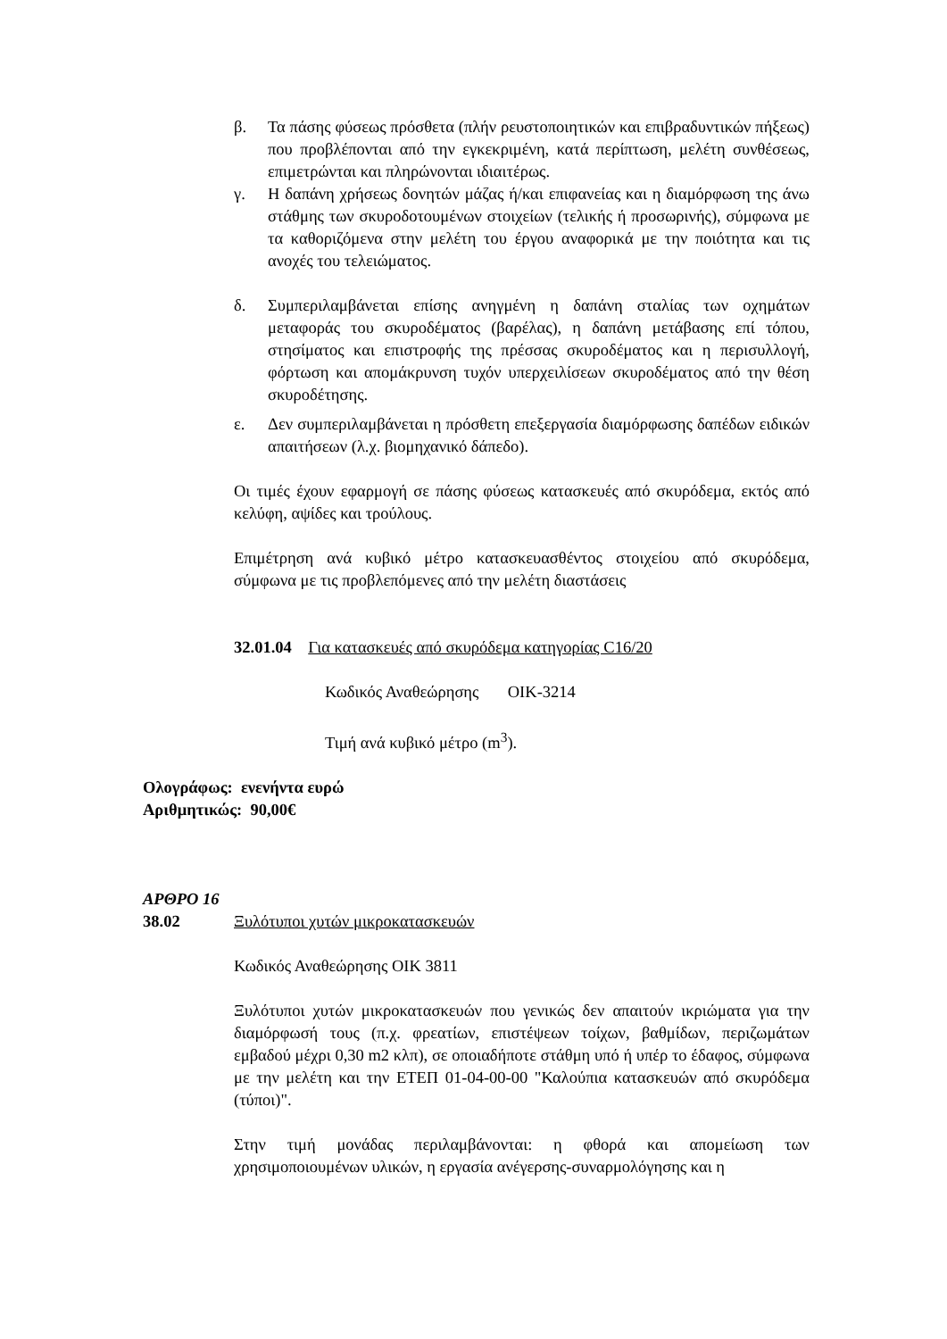β. Τα πάσης φύσεως πρόσθετα (πλήν ρευστοποιητικών και επιβραδυντικών πήξεως) που προβλέπονται από την εγκεκριμένη, κατά περίπτωση, μελέτη συνθέσεως, επιμετρώνται και πληρώνονται ιδιαιτέρως.
γ. Η δαπάνη χρήσεως δονητών μάζας ή/και επιφανείας και η διαμόρφωση της άνω στάθμης των σκυροδοτουμένων στοιχείων (τελικής ή προσωρινής), σύμφωνα με τα καθοριζόμενα στην μελέτη του έργου αναφορικά με την ποιότητα και τις ανοχές του τελειώματος.
δ. Συμπεριλαμβάνεται επίσης ανηγμένη η δαπάνη σταλίας των οχημάτων μεταφοράς του σκυροδέματος (βαρέλας), η δαπάνη μετάβασης επί τόπου, στησίματος και επιστροφής της πρέσσας σκυροδέματος και η περισυλλογή, φόρτωση και απομάκρυνση τυχόν υπερχειλίσεων σκυροδέματος από την θέση σκυροδέτησης.
ε. Δεν συμπεριλαμβάνεται η πρόσθετη επεξεργασία διαμόρφωσης δαπέδων ειδικών απαιτήσεων (λ.χ. βιομηχανικό δάπεδο).
Οι τιμές έχουν εφαρμογή σε πάσης φύσεως κατασκευές από σκυρόδεμα, εκτός από κελύφη, αψίδες και τρούλους.
Επιμέτρηση ανά κυβικό μέτρο κατασκευασθέντος στοιχείου από σκυρόδεμα, σύμφωνα με τις προβλεπόμενες από την μελέτη διαστάσεις
32.01.04 Για κατασκευές από σκυρόδεμα κατηγορίας C16/20
Κωδικός Αναθεώρησης ΟΙΚ-3214
Τιμή ανά κυβικό μέτρο (m<sup>3</sup>).
Ολογράφως: ενενήντα ευρώ
Αριθμητικώς: 90,00€
ΑΡΘΡΟ 16
38.02 Ξυλότυποι χυτών μικροκατασκευών
Κωδικός Αναθεώρησης ΟΙΚ 3811
Ξυλότυποι χυτών μικροκατασκευών που γενικώς δεν απαιτούν ικριώματα για την διαμόρφωσή τους (π.χ. φρεατίων, επιστέψεων τοίχων, βαθμίδων, περιζωμάτων εμβαδού μέχρι 0,30 m2 κλπ), σε οποιαδήποτε στάθμη υπό ή υπέρ το έδαφος, σύμφωνα με την μελέτη και την ΕΤΕΠ 01-04-00-00 "Καλούπια κατασκευών από σκυρόδεμα (τύποι)".
Στην τιμή μονάδας περιλαμβάνονται: η φθορά και απομείωση των χρησιμοποιουμένων υλικών, η εργασία ανέγερσης-συναρμολόγησης και η